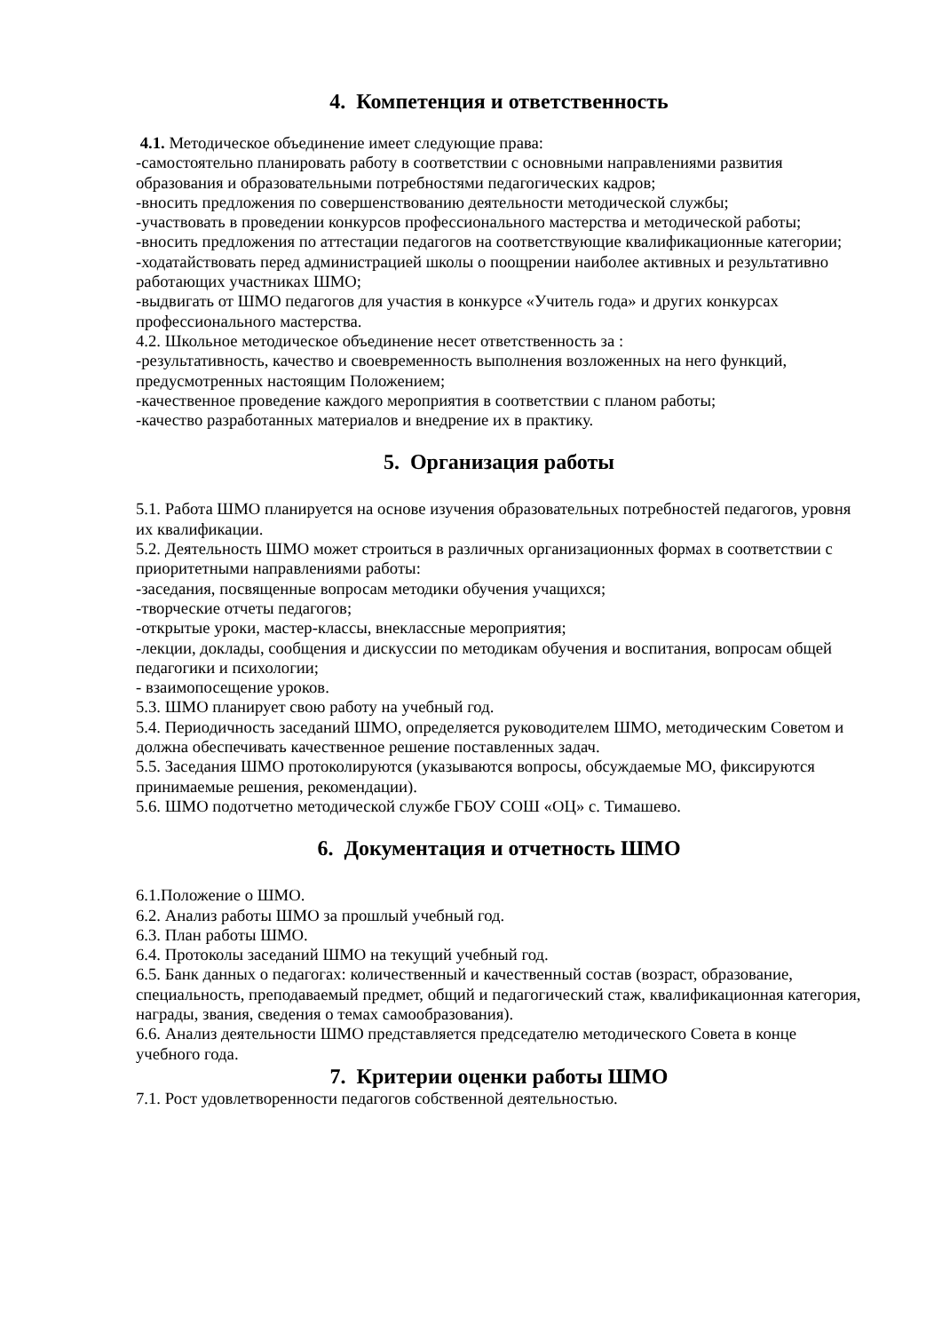4. Компетенция и ответственность
4.1. Методическое объединение имеет следующие права:
-самостоятельно планировать работу в соответствии с основными направлениями развития образования и образовательными потребностями педагогических кадров;
-вносить предложения по совершенствованию деятельности методической службы;
-участвовать в проведении конкурсов профессионального мастерства и методической работы;
-вносить предложения по аттестации педагогов на соответствующие квалификационные категории;
-ходатайствовать перед администрацией школы о поощрении наиболее активных и результативно работающих участниках ШМО;
-выдвигать от ШМО педагогов для участия в конкурсе «Учитель года» и других конкурсах профессионального мастерства.
4.2. Школьное методическое объединение несет ответственность за :
-результативность, качество и своевременность выполнения возложенных на него функций, предусмотренных настоящим Положением;
-качественное проведение каждого мероприятия в соответствии с планом работы;
-качество разработанных материалов и внедрение их в практику.
5. Организация работы
5.1. Работа ШМО планируется на основе изучения образовательных потребностей педагогов, уровня их квалификации.
5.2. Деятельность ШМО может строиться в различных организационных формах в соответствии с приоритетными направлениями работы:
-заседания, посвященные вопросам методики обучения учащихся;
-творческие отчеты педагогов;
-открытые уроки, мастер-классы, внеклассные мероприятия;
-лекции, доклады, сообщения и дискуссии по методикам обучения и воспитания, вопросам общей педагогики и психологии;
- взаимопосещение уроков.
5.3. ШМО планирует свою работу на учебный год.
5.4. Периодичность заседаний ШМО, определяется руководителем ШМО, методическим Советом и должна обеспечивать качественное решение поставленных задач.
5.5. Заседания ШМО протоколируются (указываются вопросы, обсуждаемые МО, фиксируются принимаемые решения, рекомендации).
5.6. ШМО подотчетно методической службе ГБОУ СОШ «ОЦ» с. Тимашево.
6. Документация и отчетность ШМО
6.1.Положение о ШМО.
6.2. Анализ работы ШМО за прошлый учебный год.
6.3. План работы ШМО.
6.4. Протоколы заседаний ШМО на текущий учебный год.
6.5. Банк данных о педагогах: количественный и качественный состав (возраст, образование, специальность, преподаваемый предмет, общий и педагогический стаж, квалификационная категория, награды, звания, сведения о темах самообразования).
6.6. Анализ деятельности ШМО представляется председателю методического Совета в конце учебного года.
7. Критерии оценки работы ШМО
7.1. Рост удовлетворенности педагогов собственной деятельностью.